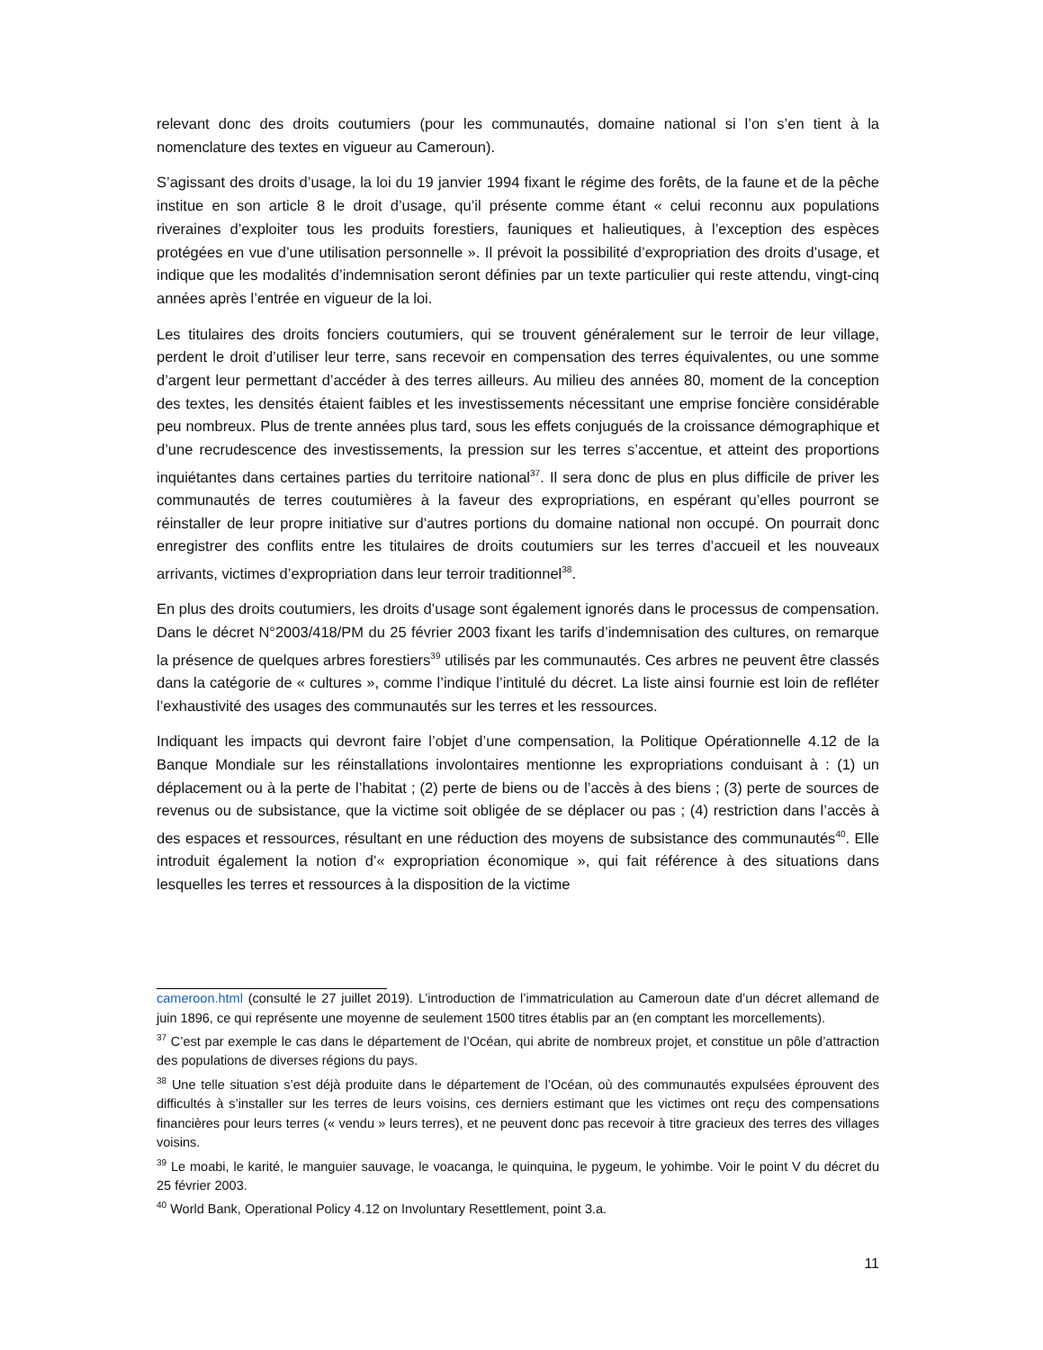relevant donc des droits coutumiers (pour les communautés, domaine national si l’on s’en tient à la nomenclature des textes en vigueur au Cameroun).
S’agissant des droits d’usage, la loi du 19 janvier 1994 fixant le régime des forêts, de la faune et de la pêche institue en son article 8 le droit d’usage, qu’il présente comme étant « celui reconnu aux populations riveraines d’exploiter tous les produits forestiers, fauniques et halieutiques, à l’exception des espèces protégées en vue d’une utilisation personnelle ». Il prévoit la possibilité d’expropriation des droits d’usage, et indique que les modalités d’indemnisation seront définies par un texte particulier qui reste attendu, vingt-cinq années après l’entrée en vigueur de la loi.
Les titulaires des droits fonciers coutumiers, qui se trouvent généralement sur le terroir de leur village, perdent le droit d’utiliser leur terre, sans recevoir en compensation des terres équivalentes, ou une somme d’argent leur permettant d’accéder à des terres ailleurs. Au milieu des années 80, moment de la conception des textes, les densités étaient faibles et les investissements nécessitant une emprise foncière considérable peu nombreux. Plus de trente années plus tard, sous les effets conjugués de la croissance démographique et d’une recrudescence des investissements, la pression sur les terres s’accentue, et atteint des proportions inquiétantes dans certaines parties du territoire national<sup>37</sup>. Il sera donc de plus en plus difficile de priver les communautés de terres coutumières à la faveur des expropriations, en espérant qu’elles pourront se réinstaller de leur propre initiative sur d’autres portions du domaine national non occupé. On pourrait donc enregistrer des conflits entre les titulaires de droits coutumiers sur les terres d’accueil et les nouveaux arrivants, victimes d’expropriation dans leur terroir traditionnel<sup>38</sup>.
En plus des droits coutumiers, les droits d’usage sont également ignorés dans le processus de compensation. Dans le décret N°2003/418/PM du 25 février 2003 fixant les tarifs d’indemnisation des cultures, on remarque la présence de quelques arbres forestiers<sup>39</sup> utilisés par les communautés. Ces arbres ne peuvent être classés dans la catégorie de « cultures », comme l’indique l’intitulé du décret. La liste ainsi fournie est loin de refléter l’exhaustivité des usages des communautés sur les terres et les ressources.
Indiquant les impacts qui devront faire l’objet d’une compensation, la Politique Opérationnelle 4.12 de la Banque Mondiale sur les réinstallations involontaires mentionne les expropriations conduisant à : (1) un déplacement ou à la perte de l’habitat ; (2) perte de biens ou de l’accès à des biens ; (3) perte de sources de revenus ou de subsistance, que la victime soit obligée de se déplacer ou pas ; (4) restriction dans l’accès à des espaces et ressources, résultant en une réduction des moyens de subsistance des communautés<sup>40</sup>. Elle introduit également la notion d’« expropriation économique », qui fait référence à des situations dans lesquelles les terres et ressources à la disposition de la victime
cameroon.html (consulté le 27 juillet 2019). L’introduction de l’immatriculation au Cameroun date d’un décret allemand de juin 1896, ce qui représente une moyenne de seulement 1500 titres établis par an (en comptant les morcellements).
<sup>37</sup> C’est par exemple le cas dans le département de l’Océan, qui abrite de nombreux projet, et constitue un pôle d’attraction des populations de diverses régions du pays.
<sup>38</sup> Une telle situation s’est déjà produite dans le département de l’Océan, où des communautés expulsées éprouvent des difficultés à s’installer sur les terres de leurs voisins, ces derniers estimant que les victimes ont reçu des compensations financières pour leurs terres (« vendu » leurs terres), et ne peuvent donc pas recevoir à titre gracieux des terres des villages voisins.
<sup>39</sup> Le moabi, le karité, le manguier sauvage, le voacanga, le quinquina, le pygeum, le yohimbe. Voir le point V du décret du 25 février 2003.
<sup>40</sup> World Bank, Operational Policy 4.12 on Involuntary Resettlement, point 3.a.
11